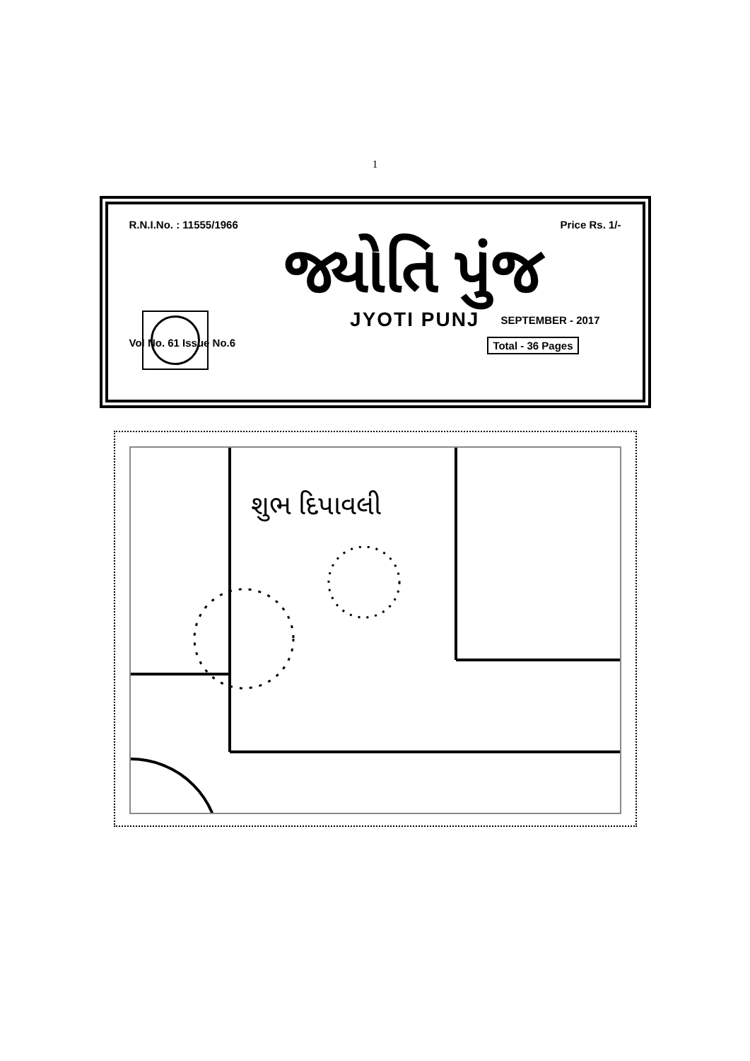1
R.N.I.No. : 11555/1966 Price Rs. 1/-
જ્યોતિ પુંજ
JYOTI PUNJ SEPTEMBER - 2017
Vol No. 61 Issue No.6 Total - 36 Pages
શુભ દિપાવલી